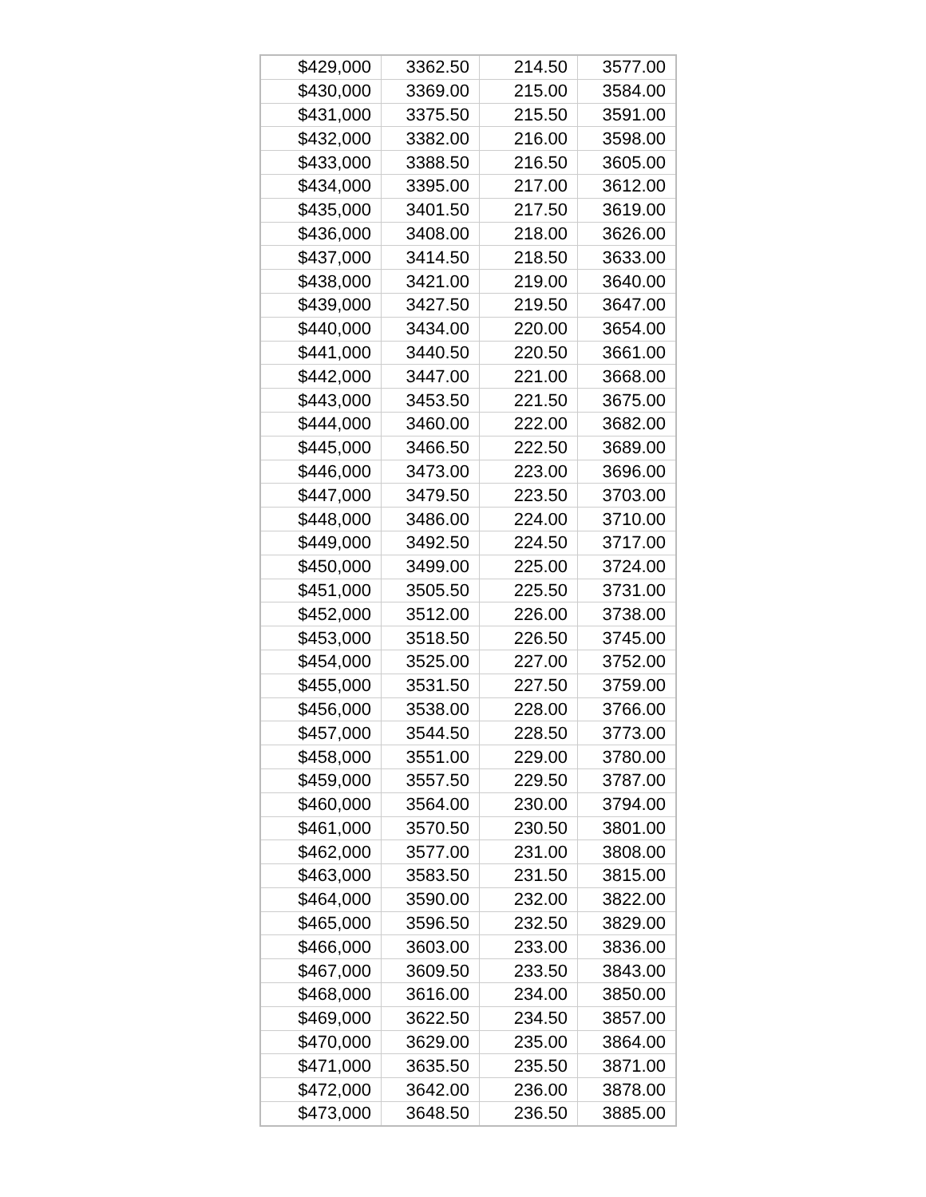| $429,000 | 3362.50 | 214.50 | 3577.00 |
| $430,000 | 3369.00 | 215.00 | 3584.00 |
| $431,000 | 3375.50 | 215.50 | 3591.00 |
| $432,000 | 3382.00 | 216.00 | 3598.00 |
| $433,000 | 3388.50 | 216.50 | 3605.00 |
| $434,000 | 3395.00 | 217.00 | 3612.00 |
| $435,000 | 3401.50 | 217.50 | 3619.00 |
| $436,000 | 3408.00 | 218.00 | 3626.00 |
| $437,000 | 3414.50 | 218.50 | 3633.00 |
| $438,000 | 3421.00 | 219.00 | 3640.00 |
| $439,000 | 3427.50 | 219.50 | 3647.00 |
| $440,000 | 3434.00 | 220.00 | 3654.00 |
| $441,000 | 3440.50 | 220.50 | 3661.00 |
| $442,000 | 3447.00 | 221.00 | 3668.00 |
| $443,000 | 3453.50 | 221.50 | 3675.00 |
| $444,000 | 3460.00 | 222.00 | 3682.00 |
| $445,000 | 3466.50 | 222.50 | 3689.00 |
| $446,000 | 3473.00 | 223.00 | 3696.00 |
| $447,000 | 3479.50 | 223.50 | 3703.00 |
| $448,000 | 3486.00 | 224.00 | 3710.00 |
| $449,000 | 3492.50 | 224.50 | 3717.00 |
| $450,000 | 3499.00 | 225.00 | 3724.00 |
| $451,000 | 3505.50 | 225.50 | 3731.00 |
| $452,000 | 3512.00 | 226.00 | 3738.00 |
| $453,000 | 3518.50 | 226.50 | 3745.00 |
| $454,000 | 3525.00 | 227.00 | 3752.00 |
| $455,000 | 3531.50 | 227.50 | 3759.00 |
| $456,000 | 3538.00 | 228.00 | 3766.00 |
| $457,000 | 3544.50 | 228.50 | 3773.00 |
| $458,000 | 3551.00 | 229.00 | 3780.00 |
| $459,000 | 3557.50 | 229.50 | 3787.00 |
| $460,000 | 3564.00 | 230.00 | 3794.00 |
| $461,000 | 3570.50 | 230.50 | 3801.00 |
| $462,000 | 3577.00 | 231.00 | 3808.00 |
| $463,000 | 3583.50 | 231.50 | 3815.00 |
| $464,000 | 3590.00 | 232.00 | 3822.00 |
| $465,000 | 3596.50 | 232.50 | 3829.00 |
| $466,000 | 3603.00 | 233.00 | 3836.00 |
| $467,000 | 3609.50 | 233.50 | 3843.00 |
| $468,000 | 3616.00 | 234.00 | 3850.00 |
| $469,000 | 3622.50 | 234.50 | 3857.00 |
| $470,000 | 3629.00 | 235.00 | 3864.00 |
| $471,000 | 3635.50 | 235.50 | 3871.00 |
| $472,000 | 3642.00 | 236.00 | 3878.00 |
| $473,000 | 3648.50 | 236.50 | 3885.00 |